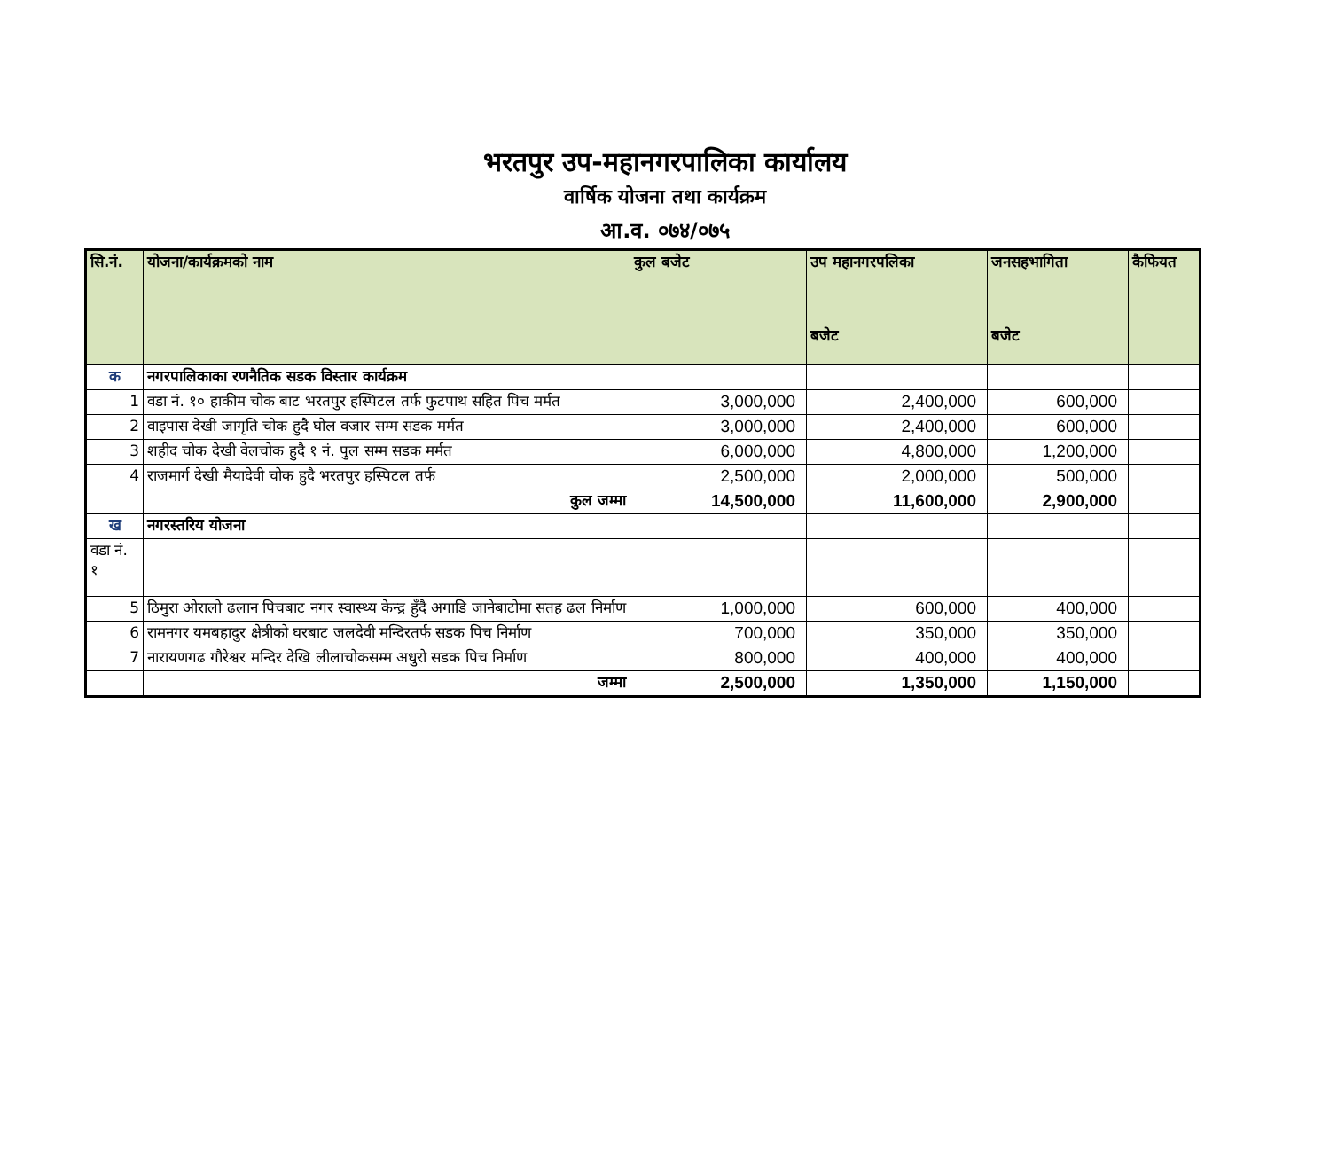भरतपुर उप-महानगरपालिका कार्यालय
वार्षिक योजना तथा कार्यक्रम
आ.व. ०७४/०७५
| सि.नं. | योजना/कार्यक्रमको नाम | कुल बजेट | उप महानगरपलिका बजेट | जनसहभागिता बजेट | कैफियत |
| --- | --- | --- | --- | --- | --- |
| क | नगरपालिकाका रणनैतिक सडक विस्तार कार्यक्रम | | | | |
| 1 | वडा नं. १० हाकीम चोक बाट भरतपुर हस्पिटल तर्फ फुटपाथ सहित पिच मर्मत | 3,000,000 | 2,400,000 | 600,000 | |
| 2 | वाइपास देखी जागृति चोक हुदै घोल वजार सम्म सडक मर्मत | 3,000,000 | 2,400,000 | 600,000 | |
| 3 | शहीद चोक देखी वेलचोक हुदै १ नं. पुल सम्म सडक मर्मत | 6,000,000 | 4,800,000 | 1,200,000 | |
| 4 | राजमार्ग देखी मैयादेवी चोक हुदै भरतपुर हस्पिटल तर्फ | 2,500,000 | 2,000,000 | 500,000 | |
| | कुल जम्मा | 14,500,000 | 11,600,000 | 2,900,000 | |
| ख | नगरस्तरिय योजना | | | | |
| वडा नं. १ | | | | | |
| 5 | ठिमुरा ओरालो ढलान पिचबाट नगर स्वास्थ्य केन्द्र हुँदै अगाडि जानेबाटोमा सतह ढल निर्माण | 1,000,000 | 600,000 | 400,000 | |
| 6 | रामनगर यमबहादुर क्षेत्रीको घरबाट जलदेवी मन्दिरतर्फ सडक पिच निर्माण | 700,000 | 350,000 | 350,000 | |
| 7 | नारायणगढ गौरेश्वर मन्दिर देखि लीलाचोकसम्म अधुरो सडक पिच निर्माण | 800,000 | 400,000 | 400,000 | |
| | जम्मा | 2,500,000 | 1,350,000 | 1,150,000 | |